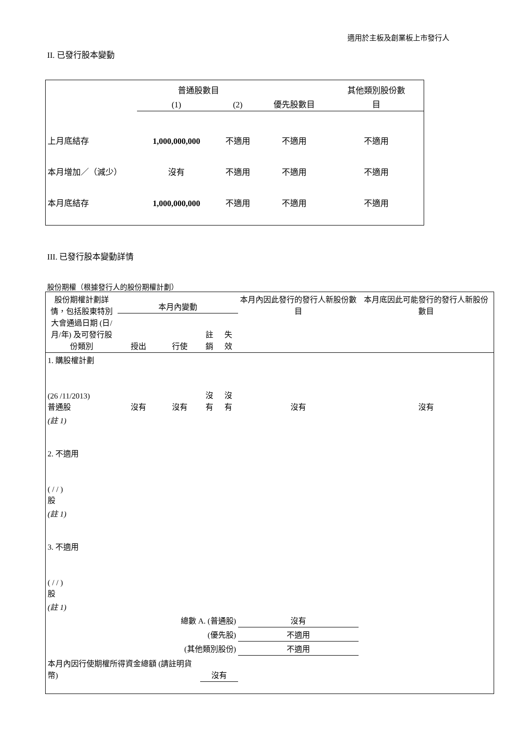適用於主板及創業板上市發行人
II. 已發行股本變動
| | 普通股數目 | | | 其他類別股份數 |
| | (1) | (2) | 優先股數目 | 目 |
| 上月底結存 | 1,000,000,000 | 不適用 | 不適用 | 不適用 |
| 本月增加／（減少） | 沒有 | 不適用 | 不適用 | 不適用 |
| 本月底結存 | 1,000,000,000 | 不適用 | 不適用 | 不適用 |
III. 已發行股本變動詳情
股份期權（根據發行人的股份期權計劃）
| 股份期權計劃詳情，包括股東特別大會通過日期 (日/月/年) 及可發行股份類別 | 本月內變動 | | | | 本月內因此發行的發行人新股份數目 | 本月底因此可能發行的發行人新股份數目 |
| | 授出 | 行使 | 註銷 | 失效 | | |
| 1. 購股權計劃 (26 /11/2013) 普通股 | 沒有 | 沒有 | 沒有 | 沒有 | 沒有 | 沒有 |
| (註 1) | | | | | | |
| 2. 不適用 ( / / ) 股 | | | | | | |
| (註 1) | | | | | | |
| 3. 不適用 ( / / ) 股 | | | | | | |
| (註 1) | | | | | | |
| 總數 A. (普通股) | | | | | 沒有 | |
| (優先股) | | | | | 不適用 | |
| (其他類別股份) | | | | | 不適用 | |
| 本月內因行使期權所得資金總額 (請註明貨幣) | | | 沒有 | | | |